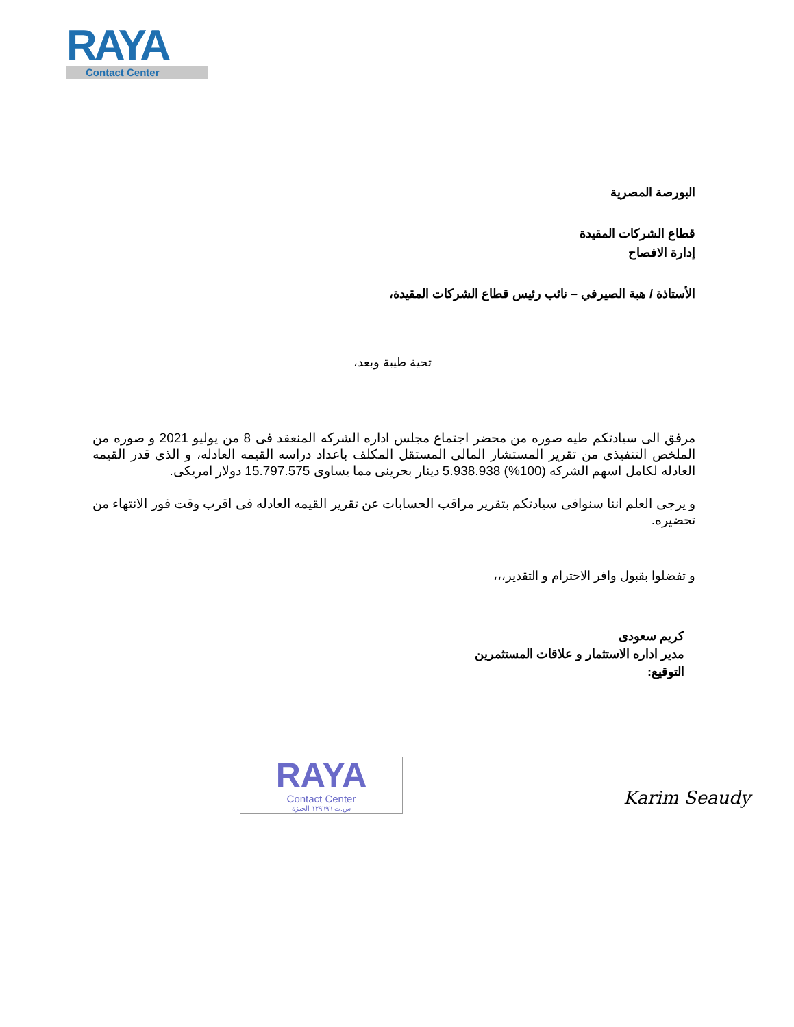RAYA
Contact Center
البورصة المصرية
قطاع الشركات المقيدة
إدارة الافصاح
الأستاذة / هبة الصيرفي – نائب رئيس قطاع الشركات المقيدة،
تحية طيبة وبعد،
مرفق الى سيادتكم طيه صوره من محضر اجتماع مجلس اداره الشركه المنعقد فى 8 من يوليو 2021 و صوره من الملخص التنفيذى من تقرير المستشار المالى المستقل المكلف باعداد دراسه القيمه العادله، و الذى قدر القيمه العادله لكامل اسهم الشركه (100%) 5.938.938 دينار بحرينى مما يساوى 15.797.575 دولار امريكى.
و يرجى العلم اننا سنوافى سيادتكم بتقرير مراقب الحسابات عن تقرير القيمه العادله فى اقرب وقت فور الانتهاء من تحضيره.
و تفضلوا بقبول وافر الاحترام و التقدير،،،
كريم سعودى
مدير اداره الاستثمار و علاقات المستثمرين
التوقيع:
RAYA
Contact Center
س.ت ١٢٩٦٩٦ الجيزة
Karim Seaudy